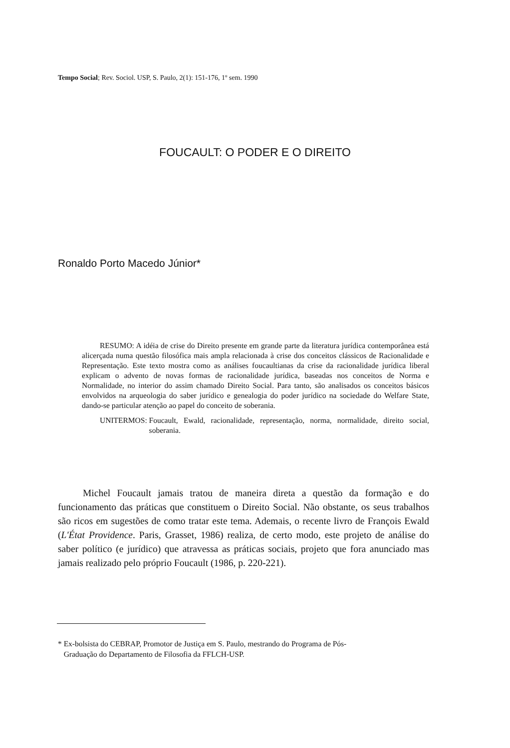Tempo Social; Rev. Sociol. USP, S. Paulo, 2(1): 151-176, 1º sem. 1990
FOUCAULT: O PODER E O DIREITO
Ronaldo Porto Macedo Júnior*
RESUMO: A idéia de crise do Direito presente em grande parte da literatura jurídica contemporânea está alicerçada numa questão filosófica mais ampla relacionada à crise dos conceitos clássicos de Racionalidade e Representação. Este texto mostra como as análises foucaultianas da crise da racionalidade jurídica liberal explicam o advento de novas formas de racionalidade jurídica, baseadas nos conceitos de Norma e Normalidade, no interior do assim chamado Direito Social. Para tanto, são analisados os conceitos básicos envolvidos na arqueologia do saber jurídico e genealogia do poder jurídico na sociedade do Welfare State, dando-se particular atenção ao papel do conceito de soberania.
UNITERMOS: Foucault, Ewald, racionalidade, representação, norma, normalidade, direito social, soberania.
Michel Foucault jamais tratou de maneira direta a questão da formação e do funcionamento das práticas que constituem o Direito Social. Não obstante, os seus trabalhos são ricos em sugestões de como tratar este tema. Ademais, o recente livro de François Ewald (L'État Providence. Paris, Grasset, 1986) realiza, de certo modo, este projeto de análise do saber político (e jurídico) que atravessa as práticas sociais, projeto que fora anunciado mas jamais realizado pelo próprio Foucault (1986, p. 220-221).
* Ex-bolsista do CEBRAP, Promotor de Justiça em S. Paulo, mestrando do Programa de Pós-
Graduação do Departamento de Filosofia da FFLCH-USP.